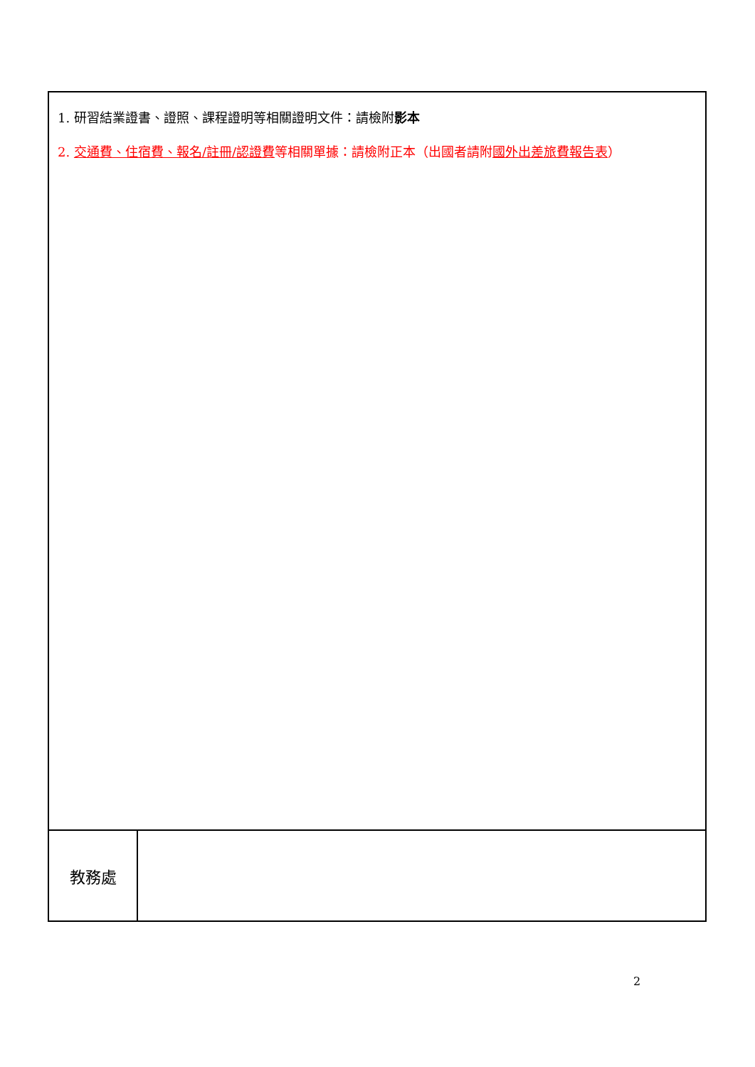| 1. 研習結業證書、證照、課程證明等相關證明文件：請檢附 影本 2. 交通費、住宿費、報名/註冊/認證費 等相關單據：請檢附正本（出國者請附 國外出差旅費報告表 ） | |
| 教務處 | |
2